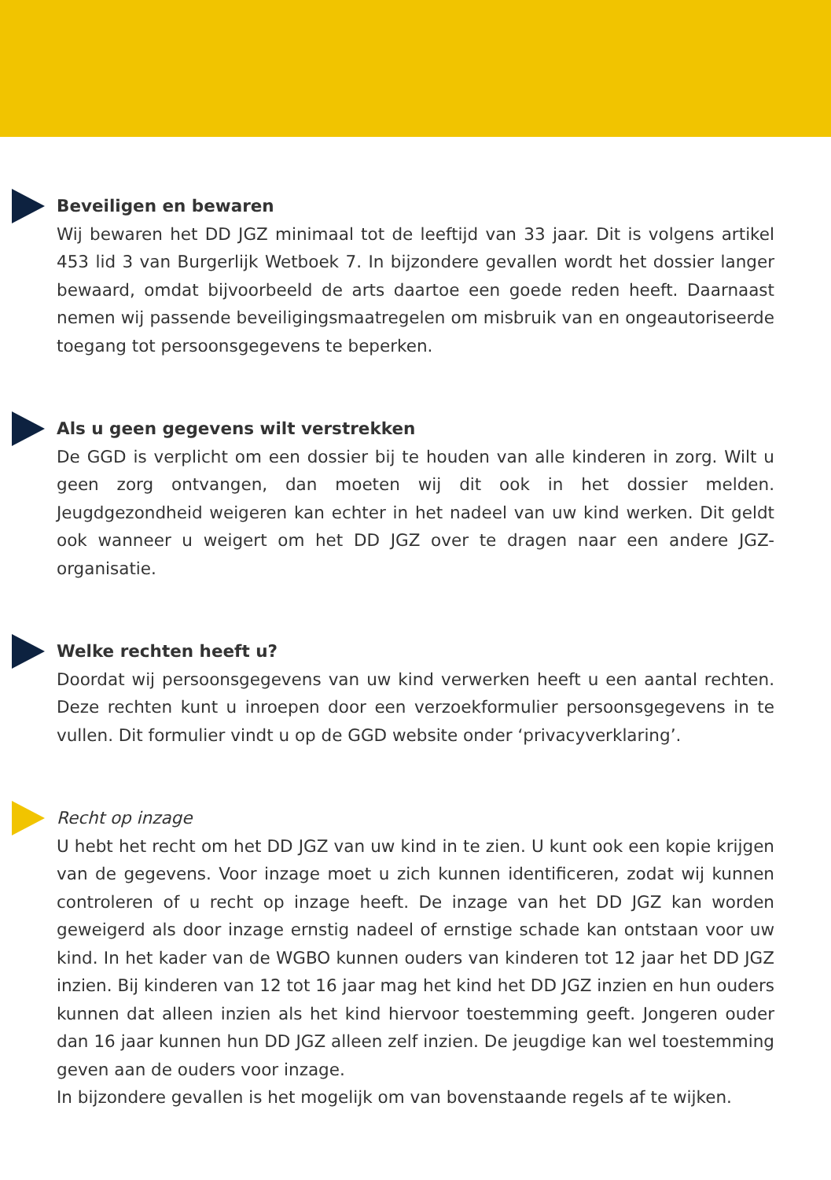Beveiligen en bewaren
Wij bewaren het DD JGZ minimaal tot de leeftijd van 33 jaar. Dit is volgens artikel 453 lid 3 van Burgerlijk Wetboek 7. In bijzondere gevallen wordt het dossier langer bewaard, omdat bijvoorbeeld de arts daartoe een goede reden heeft. Daarnaast nemen wij passende beveiligingsmaatregelen om misbruik van en ongeautoriseerde toegang tot persoonsgegevens te beperken.
Als u geen gegevens wilt verstrekken
De GGD is verplicht om een dossier bij te houden van alle kinderen in zorg. Wilt u geen zorg ontvangen, dan moeten wij dit ook in het dossier melden. Jeugdgezondheid weigeren kan echter in het nadeel van uw kind werken. Dit geldt ook wanneer u weigert om het DD JGZ over te dragen naar een andere JGZ-organisatie.
Welke rechten heeft u?
Doordat wij persoonsgegevens van uw kind verwerken heeft u een aantal rechten. Deze rechten kunt u inroepen door een verzoekformulier persoonsgegevens in te vullen. Dit formulier vindt u op de GGD website onder ‘privacyverklaring’.
Recht op inzage
U hebt het recht om het DD JGZ van uw kind in te zien. U kunt ook een kopie krijgen van de gegevens. Voor inzage moet u zich kunnen identificeren, zodat wij kunnen controleren of u recht op inzage heeft. De inzage van het DD JGZ kan worden geweigerd als door inzage ernstig nadeel of ernstige schade kan ontstaan voor uw kind. In het kader van de WGBO kunnen ouders van kinderen tot 12 jaar het DD JGZ inzien. Bij kinderen van 12 tot 16 jaar mag het kind het DD JGZ inzien en hun ouders kunnen dat alleen inzien als het kind hiervoor toestemming geeft. Jongeren ouder dan 16 jaar kunnen hun DD JGZ alleen zelf inzien. De jeugdige kan wel toestemming geven aan de ouders voor inzage.
In bijzondere gevallen is het mogelijk om van bovenstaande regels af te wijken.